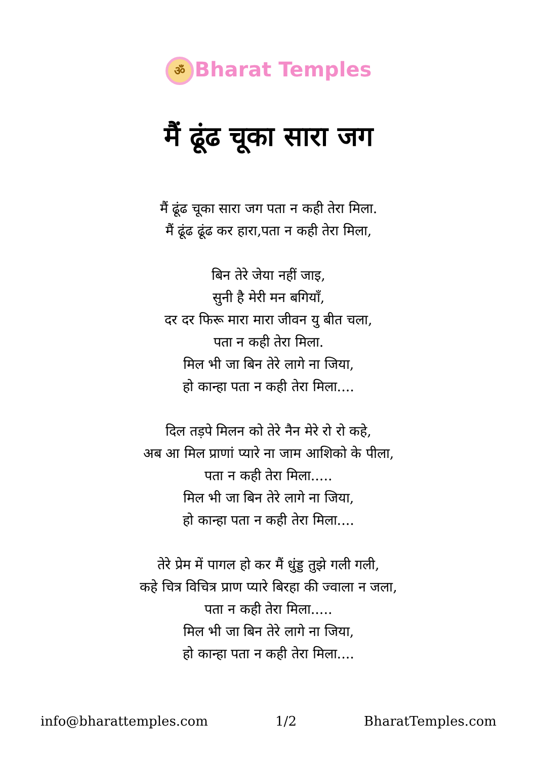ॐ Bharat Temples
मैं ढूंढ चूका सारा जग
मैं ढूंढ चूका सारा जग पता न कही तेरा मिला.
मैं ढूंढ ढूंढ कर हारा,पता न कही तेरा मिला,
बिन तेरे जेया नहीं जाइ,
सुनी है मेरी मन बगियाँ,
दर दर फिरू मारा मारा जीवन यु बीत चला,
पता न कही तेरा मिला.
मिल भी जा बिन तेरे लागे ना जिया,
हो कान्हा पता न कही तेरा मिला....
दिल तड़पे मिलन को तेरे नैन मेरे रो रो कहे,
अब आ मिल प्राणां प्यारे ना जाम आशिको के पीला,
पता न कही तेरा मिला.....
मिल भी जा बिन तेरे लागे ना जिया,
हो कान्हा पता न कही तेरा मिला....
तेरे प्रेम में पागल हो कर मैं धुंड्ड तुझे गली गली,
कहे चित्र विचित्र प्राण प्यारे बिरहा की ज्वाला न जला,
पता न कही तेरा मिला.....
मिल भी जा बिन तेरे लागे ना जिया,
हो कान्हा पता न कही तेरा मिला....
info@bharattemples.com 1/2 BharatTemples.com